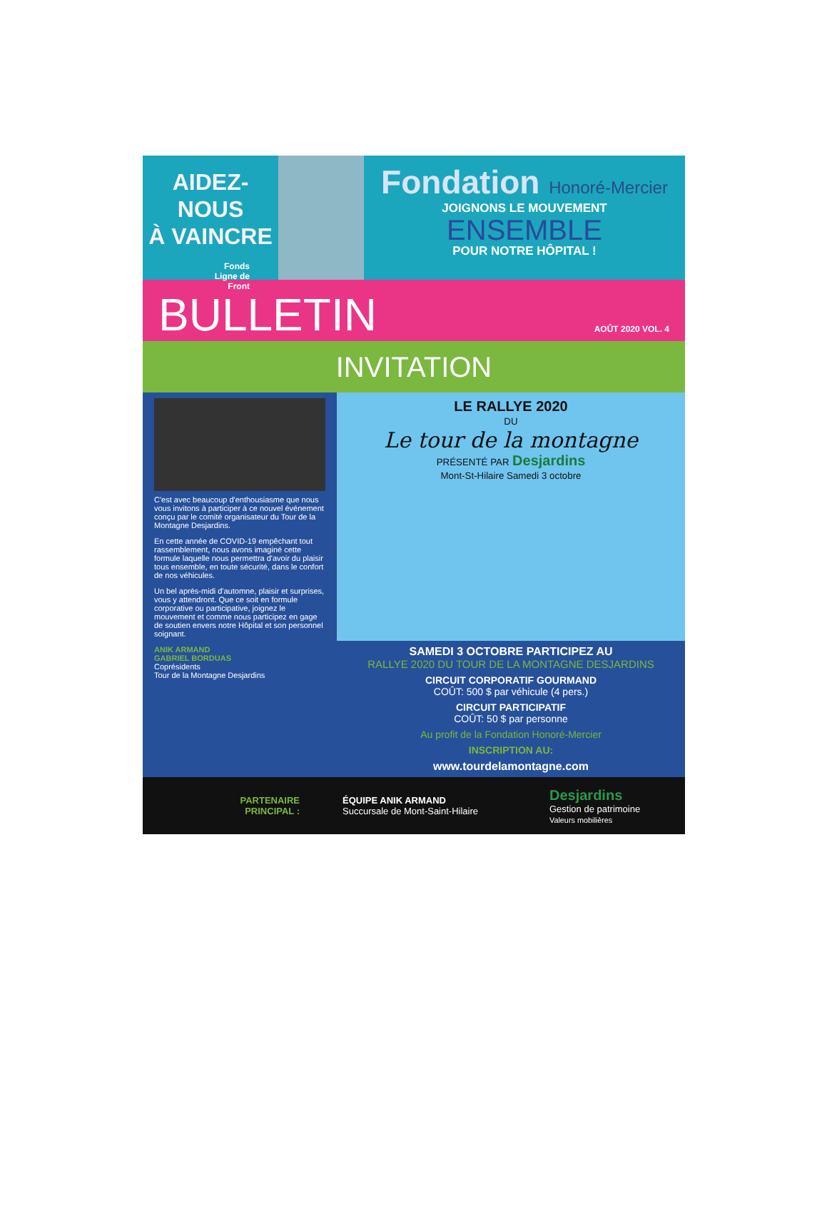AIDEZ-NOUS
À VAINCRE
Fonds
Ligne de
Front
Fondation Honoré-Mercier
JOIGNONS LE MOUVEMENT
ENSEMBLE
POUR NOTRE HÔPITAL !
BULLETIN
AOÛT 2020 VOL. 4
INVITATION
C'est avec beaucoup d'enthousiasme que nous vous invitons à participer à ce nouvel événement conçu par le comité organisateur du Tour de la Montagne Desjardins.
En cette année de COVID-19 empêchant tout rassemblement, nous avons imaginé cette formule laquelle nous permettra d'avoir du plaisir tous ensemble, en toute sécurité, dans le confort de nos véhicules.
Un bel après-midi d'automne, plaisir et surprises, vous y attendront. Que ce soit en formule corporative ou participative, joignez le mouvement et comme nous participez en gage de soutien envers notre Hôpital et son personnel soignant.
ANIK ARMAND
GABRIEL BORDUAS
Coprésidents
Tour de la Montagne Desjardins
LE RALLYE 2020
DU
Le tour de la montagne
PRÉSENTÉ PAR Desjardins
Mont-St-Hilaire Samedi 3 octobre
SAMEDI 3 OCTOBRE PARTICIPEZ AU
RALLYE 2020 DU TOUR DE LA MONTAGNE DESJARDINS
CIRCUIT CORPORATIF GOURMAND
COÛT: 500 $ par véhicule (4 pers.)
CIRCUIT PARTICIPATIF
COÛT: 50 $ par personne
Au profit de la Fondation Honoré-Mercier
INSCRIPTION AU:
www.tourdelamontagne.com
PARTENAIRE
PRINCIPAL :
ÉQUIPE ANIK ARMAND
Succursale de Mont-Saint-Hilaire
Desjardins
Gestion de patrimoine
Valeurs mobilières